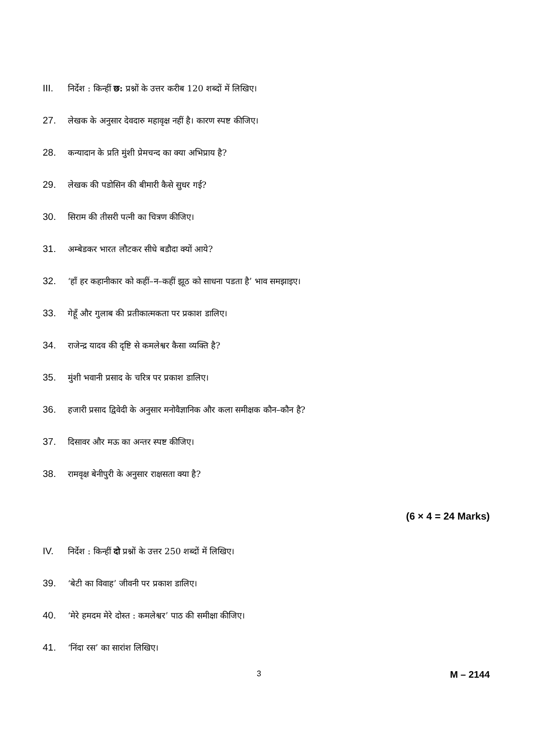III. निर्देश : किन्हीं छ: प्रश्नों के उत्तर करीब 120 शब्दों में लिखिए।
27. लेखक के अनुसार देवदारु महावृक्ष नहीं है। कारण स्पष्ट कीजिए।
28. कन्यादान के प्रति मुंशी प्रेमचन्द का क्या अभिप्राय है?
29. लेखक की पडोसिन की बीमारी कैसे सुधर गई?
30. सिराम की तीसरी पत्नी का चित्रण कीजिए।
31. अम्बेडकर भारत लौटकर सीधे बडौदा क्यों आये?
32. ‘हाँ हर कहानीकार को कहीं–न–कहीं झूठ को साधना पडता है’ भाव समझाइए।
33. गेहूँ और गुलाब की प्रतीकात्मकता पर प्रकाश डालिए।
34. राजेन्द्र यादव की दृष्टि से कमलेश्वर कैसा व्यक्ति है?
35. मुंशी भवानी प्रसाद के चरित्र पर प्रकाश डालिए।
36. हजारी प्रसाद द्विवेदी के अनुसार मनोवैज्ञानिक और कला समीक्षक कौन–कौन है?
37. दिसावर और मऊ का अन्तर स्पष्ट कीजिए।
38. रामवृक्ष बेनीपुरी के अनुसार राक्षसता क्या है?
(6 × 4 = 24 Marks)
IV. निर्देश : किन्हीं दो प्रश्नों के उत्तर 250 शब्दों में लिखिए।
39. ‘बेटी का विवाह’ जीवनी पर प्रकाश डालिए।
40. ‘मेरे हमदम मेरे दोस्त : कमलेश्वर’ पाठ की समीक्षा कीजिए।
41. ‘निंदा रस’ का सारांश लिखिए।
3 M – 2144